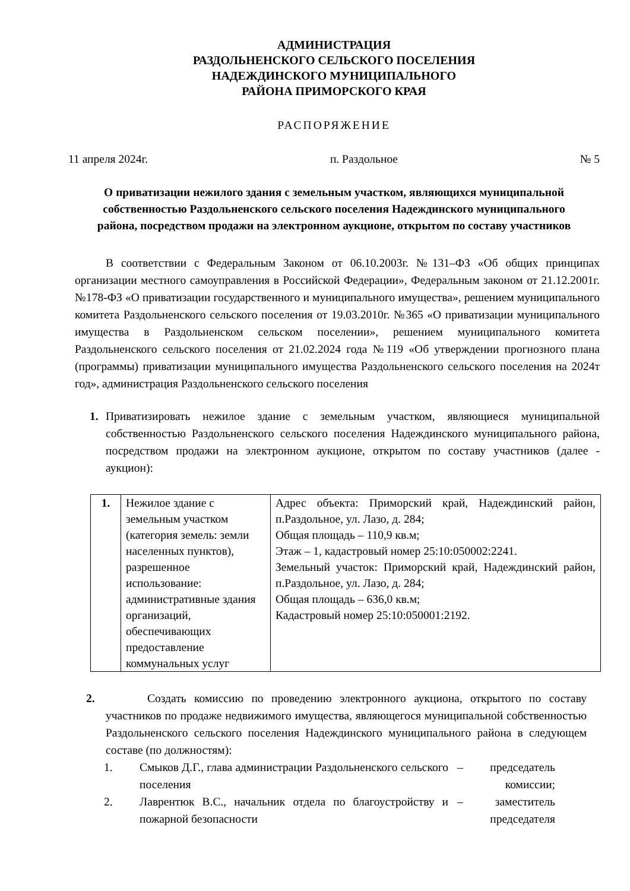АДМИНИСТРАЦИЯ
РАЗДОЛЬНЕНСКОГО СЕЛЬСКОГО ПОСЕЛЕНИЯ
НАДЕЖДИНСКОГО МУНИЦИПАЛЬНОГО
РАЙОНА ПРИМОРСКОГО КРАЯ
РАСПОРЯЖЕНИЕ
11 апреля 2024г. п. Раздольное № 5
О приватизации нежилого здания с земельным участком, являющихся муниципальной собственностью Раздольненского сельского поселения Надеждинского муниципального района, посредством продажи на электронном аукционе, открытом по составу участников
В соответствии с Федеральным Законом от 06.10.2003г. №131–ФЗ «Об общих принципах организации местного самоуправления в Российской Федерации», Федеральным законом от 21.12.2001г. №178-ФЗ «О приватизации государственного и муниципального имущества», решением муниципального комитета Раздольненского сельского поселения от 19.03.2010г. №365 «О приватизации муниципального имущества в Раздольненском сельском поселении», решением муниципального комитета Раздольненского сельского поселения от 21.02.2024 года №119 «Об утверждении прогнозного плана (программы) приватизации муниципального имущества Раздольненского сельского поселения на 2024т год», администрация Раздольненского сельского поселения
1. Приватизировать нежилое здание с земельным участком, являющиеся муниципальной собственностью Раздольненского сельского поселения Надеждинского муниципального района, посредством продажи на электронном аукционе, открытом по составу участников (далее - аукцион):
| 1. | Нежилое здание с земельным участком (категория земель: земли населенных пунктов), разрешенное использование: административные здания организаций, обеспечивающих предоставление коммунальных услуг | Адрес объекта: Приморский край, Надеждинский район, п.Раздольное, ул. Лазо, д. 284; Общая площадь – 110,9 кв.м; Этаж – 1, кадастровый номер 25:10:050002:2241. Земельный участок: Приморский край, Надеждинский район, п.Раздольное, ул. Лазо, д. 284; Общая площадь – 636,0 кв.м; Кадастровый номер 25:10:050001:2192. |
2. Создать комиссию по проведению электронного аукциона, открытого по составу участников по продаже недвижимого имущества, являющегося муниципальной собственностью Раздольненского сельского поселения Надеждинского муниципального района в следующем составе (по должностям):
1. Смыков Д.Г., глава администрации Раздольненского сельского поселения – председатель комиссии;
2. Лаврентюк В.С., начальник отдела по благоустройству и пожарной безопасности – заместитель председателя